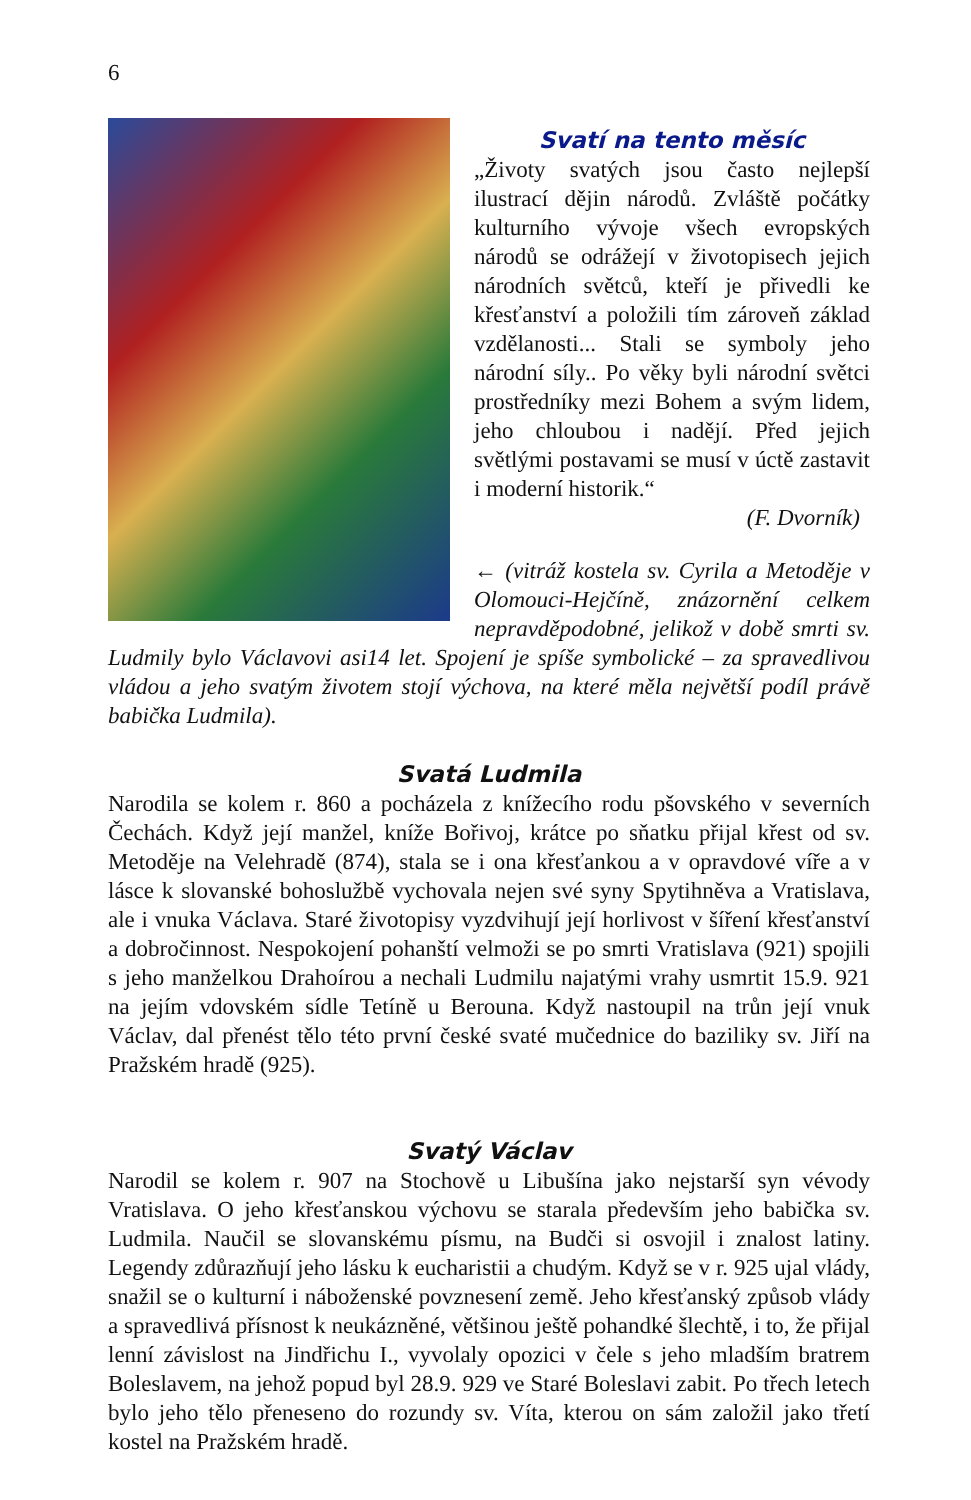6
Svatí na tento měsíc
„Životy svatých jsou často nejlepší ilustrací dějin národů. Zvláště počátky kulturního vývoje všech evropských národů se odrážejí v životopisech jejich národních světců, kteří je přivedli ke křesťanství a položili tím zároveň základ vzdělanosti... Stali se symboly jeho národní síly.. Po věky byli národní světci prostředníky mezi Bohem a svým lidem, jeho chloubou i nadějí. Před jejich světlými postavami se musí v úctě zastavit i moderní historik.“
(F. Dvorník)
← (vitráž kostela sv. Cyrila a Metoděje v Olomouci-Hejčíně, znázornění celkem nepravděpodobné, jelikož v době smrti sv. Ludmily bylo Václavovi asi14 let. Spojení je spíše symbolické – za spravedlivou vládou a jeho svatým životem stojí výchova, na které měla největší podíl právě babička Ludmila).
Svatá Ludmila
Narodila se kolem r. 860 a pocházela z knížecího rodu pšovského v severních Čechách. Když její manžel, kníže Bořivoj, krátce po sňatku přijal křest od sv. Metoděje na Velehradě (874), stala se i ona křesťankou a v opravdové víře a v lásce k slovanské bohoslužbě vychovala nejen své syny Spytihněva a Vratislava, ale i vnuka Václava. Staré životopisy vyzdvihují její horlivost v šíření křesťanství a dobročinnost. Nespokojení pohanští velmoži se po smrti Vratislava (921) spojili s jeho manželkou Drahoírou a nechali Ludmilu najatými vrahy usmrtit 15.9. 921 na jejím vdovském sídle Tetíně u Berouna. Když nastoupil na trůn její vnuk Václav, dal přenést tělo této první české svaté mučednice do baziliky sv. Jiří na Pražském hradě (925).
Svatý Václav
Narodil se kolem r. 907 na Stochově u Libušína jako nejstarší syn vévody Vratislava. O jeho křesťanskou výchovu se starala především jeho babička sv. Ludmila. Naučil se slovanskému písmu, na Budči si osvojil i znalost latiny. Legendy zdůrazňují jeho lásku k eucharistii a chudým. Když se v r. 925 ujal vlády, snažil se o kulturní i náboženské povznesení země. Jeho křesťanský způsob vlády a spravedlivá přísnost k neukázněné, většinou ještě pohandké šlechtě, i to, že přijal lenní závislost na Jindřichu I., vyvolaly opozici v čele s jeho mladším bratrem Boleslavem, na jehož popud byl 28.9. 929 ve Staré Boleslavi zabit. Po třech letech bylo jeho tělo přeneseno do rozundy sv. Víta, kterou on sám založil jako třetí kostel na Pražském hradě.